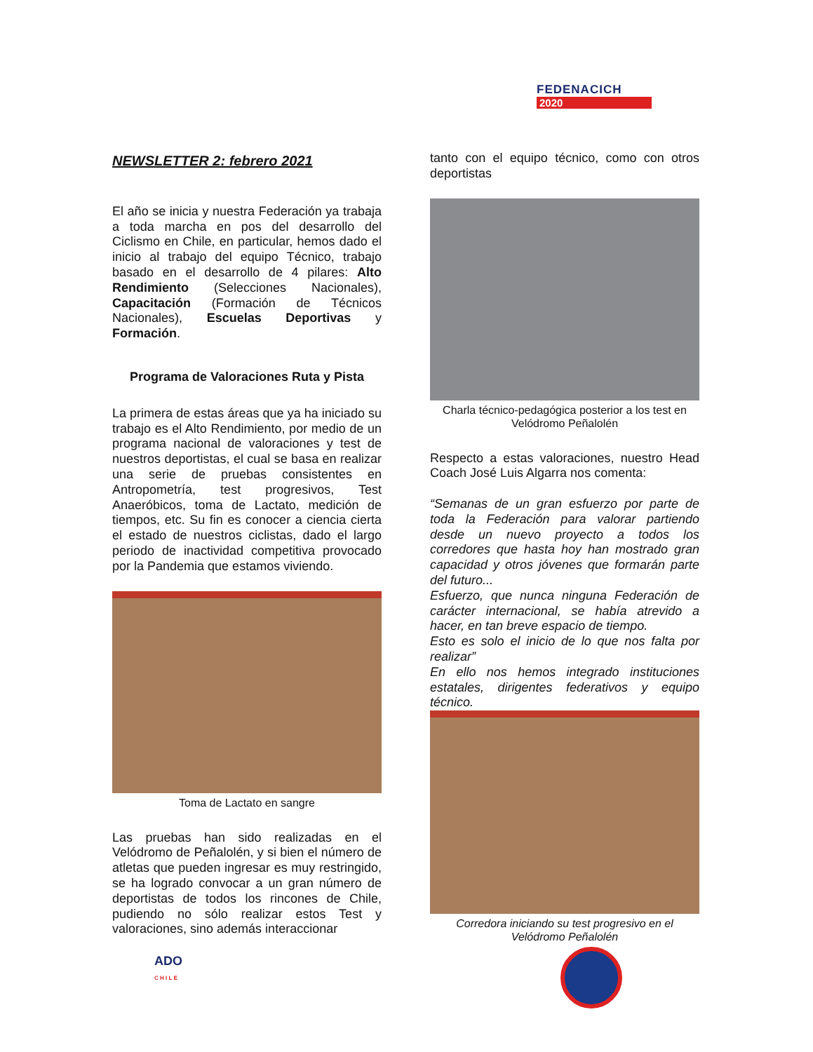FEDENACICH
2020
NEWSLETTER 2: febrero 2021
El año se inicia y nuestra Federación ya trabaja a toda marcha en pos del desarrollo del Ciclismo en Chile, en particular, hemos dado el inicio al trabajo del equipo Técnico, trabajo basado en el desarrollo de 4 pilares: Alto Rendimiento (Selecciones Nacionales), Capacitación (Formación de Técnicos Nacionales), Escuelas Deportivas y Formación.
Programa de Valoraciones Ruta y Pista
La primera de estas áreas que ya ha iniciado su trabajo es el Alto Rendimiento, por medio de un programa nacional de valoraciones y test de nuestros deportistas, el cual se basa en realizar una serie de pruebas consistentes en Antropometría, test progresivos, Test Anaeróbicos, toma de Lactato, medición de tiempos, etc. Su fin es conocer a ciencia cierta el estado de nuestros ciclistas, dado el largo periodo de inactividad competitiva provocado por la Pandemia que estamos viviendo.
Toma de Lactato en sangre
Las pruebas han sido realizadas en el Velódromo de Peñalolén, y si bien el número de atletas que pueden ingresar es muy restringido, se ha logrado convocar a un gran número de deportistas de todos los rincones de Chile, pudiendo no sólo realizar estos Test y valoraciones, sino además interaccionar
tanto con el equipo técnico, como con otros deportistas
Charla técnico-pedagógica posterior a los test en Velódromo Peñalolén
Respecto a estas valoraciones, nuestro Head Coach José Luis Algarra nos comenta:
“Semanas de un gran esfuerzo por parte de toda la Federación para valorar partiendo desde un nuevo proyecto a todos los corredores que hasta hoy han mostrado gran capacidad y otros jóvenes que formarán parte del futuro...
Esfuerzo, que nunca ninguna Federación de carácter internacional, se había atrevido a hacer, en tan breve espacio de tiempo.
Esto es solo el inicio de lo que nos falta por realizar”
En ello nos hemos integrado instituciones estatales, dirigentes federativos y equipo técnico.
Corredora iniciando su test progresivo en el Velódromo Peñalolén
ADO
C H I L E